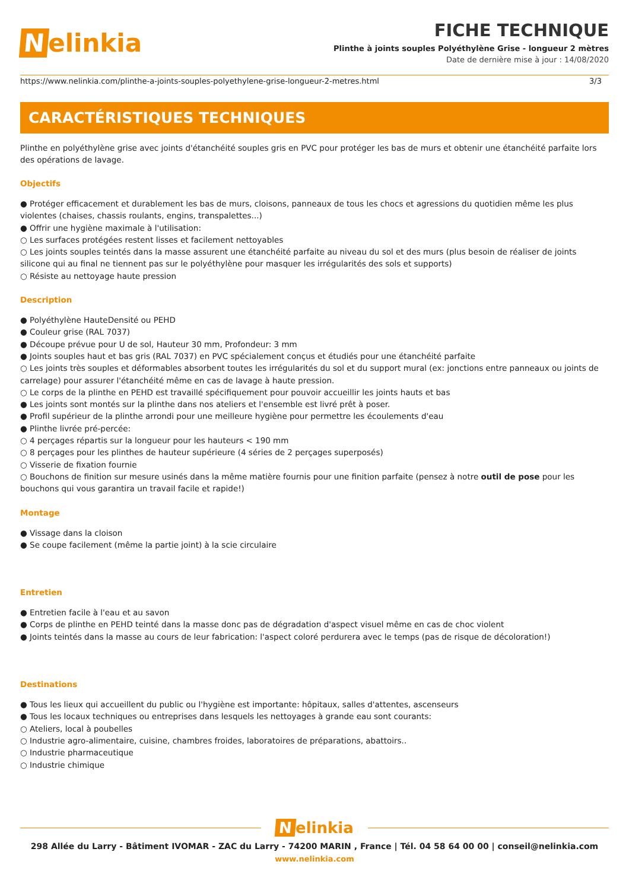Nelinkia
FICHE TECHNIQUE
Plinthe à joints souples Polyéthylène Grise - longueur 2 mètres
Date de dernière mise à jour : 14/08/2020
https://www.nelinkia.com/plinthe-a-joints-souples-polyethylene-grise-longueur-2-metres.html 3/3
CARACTÉRISTIQUES TECHNIQUES
Plinthe en polyéthylène grise avec joints d'étanchéité souples gris en PVC pour protéger les bas de murs et obtenir une étanchéité parfaite lors des opérations de lavage.
Objectifs
● Protéger efficacement et durablement les bas de murs, cloisons, panneaux de tous les chocs et agressions du quotidien même les plus violentes (chaises, chassis roulants, engins, transpalettes...)
● Offrir une hygiène maximale à l'utilisation:
○ Les surfaces protégées restent lisses et facilement nettoyables
○ Les joints souples teintés dans la masse assurent une étanchéité parfaite au niveau du sol et des murs (plus besoin de réaliser de joints silicone qui au final ne tiennent pas sur le polyéthylène pour masquer les irrégularités des sols et supports)
○ Résiste au nettoyage haute pression
Description
● Polyéthylène HauteDensité ou PEHD
● Couleur grise (RAL 7037)
● Découpe prévue pour U de sol, Hauteur 30 mm, Profondeur: 3 mm
● Joints souples haut et bas gris (RAL 7037) en PVC spécialement conçus et étudiés pour une étanchéité parfaite
○ Les joints très souples et déformables absorbent toutes les irrégularités du sol et du support mural (ex: jonctions entre panneaux ou joints de carrelage) pour assurer l'étanchéité même en cas de lavage à haute pression.
○ Le corps de la plinthe en PEHD est travaillé spécifiquement pour pouvoir accueillir les joints hauts et bas
● Les joints sont montés sur la plinthe dans nos ateliers et l'ensemble est livré prêt à poser.
● Profil supérieur de la plinthe arrondi pour une meilleure hygiène pour permettre les écoulements d'eau
● Plinthe livrée pré-percée:
○ 4 perçages répartis sur la longueur pour les hauteurs < 190 mm
○ 8 perçages pour les plinthes de hauteur supérieure (4 séries de 2 perçages superposés)
○ Visserie de fixation fournie
○ Bouchons de finition sur mesure usinés dans la même matière fournis pour une finition parfaite (pensez à notre outil de pose pour les bouchons qui vous garantira un travail facile et rapide!)
Montage
● Vissage dans la cloison
● Se coupe facilement (même la partie joint) à la scie circulaire
Entretien
● Entretien facile à l'eau et au savon
● Corps de plinthe en PEHD teinté dans la masse donc pas de dégradation d'aspect visuel même en cas de choc violent
● Joints teintés dans la masse au cours de leur fabrication: l'aspect coloré perdurera avec le temps (pas de risque de décoloration!)
Destinations
● Tous les lieux qui accueillent du public ou l'hygiène est importante: hôpitaux, salles d'attentes, ascenseurs
● Tous les locaux techniques ou entreprises dans lesquels les nettoyages à grande eau sont courants:
○ Ateliers, local à poubelles
○ Industrie agro-alimentaire, cuisine, chambres froides, laboratoires de préparations, abattoirs..
○ Industrie pharmaceutique
○ Industrie chimique
Nelinkia
298 Allée du Larry - Bâtiment IVOMAR - ZAC du Larry - 74200 MARIN , France | Tél. 04 58 64 00 00 | conseil@nelinkia.com
www.nelinkia.com